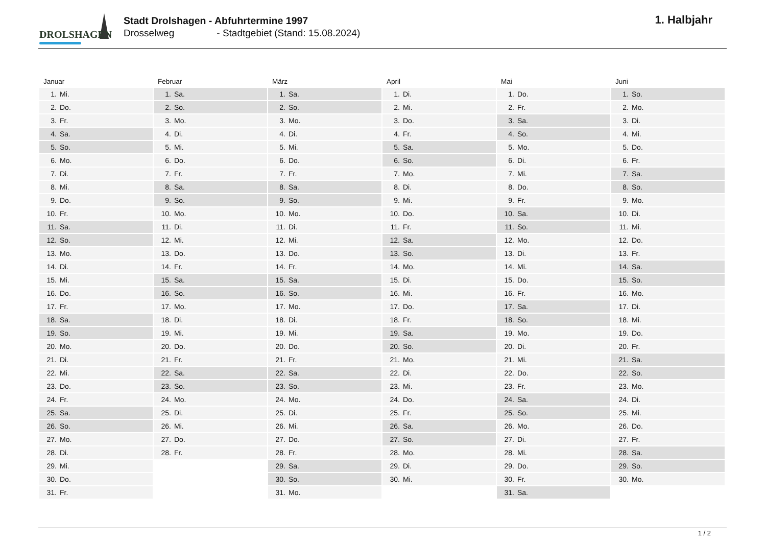DROLSHAGEN
Stadt Drolshagen - Abfuhrtermine 1997
Drosselweg - Stadtgebiet (Stand: 15.08.2024)
1. Halbjahr
Januar
| 1. | Mi. |
| 2. | Do. |
| 3. | Fr. |
| 4. | Sa. |
| 5. | So. |
| 6. | Mo. |
| 7. | Di. |
| 8. | Mi. |
| 9. | Do. |
| 10. | Fr. |
| 11. | Sa. |
| 12. | So. |
| 13. | Mo. |
| 14. | Di. |
| 15. | Mi. |
| 16. | Do. |
| 17. | Fr. |
| 18. | Sa. |
| 19. | So. |
| 20. | Mo. |
| 21. | Di. |
| 22. | Mi. |
| 23. | Do. |
| 24. | Fr. |
| 25. | Sa. |
| 26. | So. |
| 27. | Mo. |
| 28. | Di. |
| 29. | Mi. |
| 30. | Do. |
| 31. | Fr. |
Februar
| 1. | Sa. |
| 2. | So. |
| 3. | Mo. |
| 4. | Di. |
| 5. | Mi. |
| 6. | Do. |
| 7. | Fr. |
| 8. | Sa. |
| 9. | So. |
| 10. | Mo. |
| 11. | Di. |
| 12. | Mi. |
| 13. | Do. |
| 14. | Fr. |
| 15. | Sa. |
| 16. | So. |
| 17. | Mo. |
| 18. | Di. |
| 19. | Mi. |
| 20. | Do. |
| 21. | Fr. |
| 22. | Sa. |
| 23. | So. |
| 24. | Mo. |
| 25. | Di. |
| 26. | Mi. |
| 27. | Do. |
| 28. | Fr. |
März
| 1. | Sa. |
| 2. | So. |
| 3. | Mo. |
| 4. | Di. |
| 5. | Mi. |
| 6. | Do. |
| 7. | Fr. |
| 8. | Sa. |
| 9. | So. |
| 10. | Mo. |
| 11. | Di. |
| 12. | Mi. |
| 13. | Do. |
| 14. | Fr. |
| 15. | Sa. |
| 16. | So. |
| 17. | Mo. |
| 18. | Di. |
| 19. | Mi. |
| 20. | Do. |
| 21. | Fr. |
| 22. | Sa. |
| 23. | So. |
| 24. | Mo. |
| 25. | Di. |
| 26. | Mi. |
| 27. | Do. |
| 28. | Fr. |
| 29. | Sa. |
| 30. | So. |
| 31. | Mo. |
April
| 1. | Di. |
| 2. | Mi. |
| 3. | Do. |
| 4. | Fr. |
| 5. | Sa. |
| 6. | So. |
| 7. | Mo. |
| 8. | Di. |
| 9. | Mi. |
| 10. | Do. |
| 11. | Fr. |
| 12. | Sa. |
| 13. | So. |
| 14. | Mo. |
| 15. | Di. |
| 16. | Mi. |
| 17. | Do. |
| 18. | Fr. |
| 19. | Sa. |
| 20. | So. |
| 21. | Mo. |
| 22. | Di. |
| 23. | Mi. |
| 24. | Do. |
| 25. | Fr. |
| 26. | Sa. |
| 27. | So. |
| 28. | Mo. |
| 29. | Di. |
| 30. | Mi. |
Mai
| 1. | Do. |
| 2. | Fr. |
| 3. | Sa. |
| 4. | So. |
| 5. | Mo. |
| 6. | Di. |
| 7. | Mi. |
| 8. | Do. |
| 9. | Fr. |
| 10. | Sa. |
| 11. | So. |
| 12. | Mo. |
| 13. | Di. |
| 14. | Mi. |
| 15. | Do. |
| 16. | Fr. |
| 17. | Sa. |
| 18. | So. |
| 19. | Mo. |
| 20. | Di. |
| 21. | Mi. |
| 22. | Do. |
| 23. | Fr. |
| 24. | Sa. |
| 25. | So. |
| 26. | Mo. |
| 27. | Di. |
| 28. | Mi. |
| 29. | Do. |
| 30. | Fr. |
| 31. | Sa. |
Juni
| 1. | So. |
| 2. | Mo. |
| 3. | Di. |
| 4. | Mi. |
| 5. | Do. |
| 6. | Fr. |
| 7. | Sa. |
| 8. | So. |
| 9. | Mo. |
| 10. | Di. |
| 11. | Mi. |
| 12. | Do. |
| 13. | Fr. |
| 14. | Sa. |
| 15. | So. |
| 16. | Mo. |
| 17. | Di. |
| 18. | Mi. |
| 19. | Do. |
| 20. | Fr. |
| 21. | Sa. |
| 22. | So. |
| 23. | Mo. |
| 24. | Di. |
| 25. | Mi. |
| 26. | Do. |
| 27. | Fr. |
| 28. | Sa. |
| 29. | So. |
| 30. | Mo. |
1 / 2